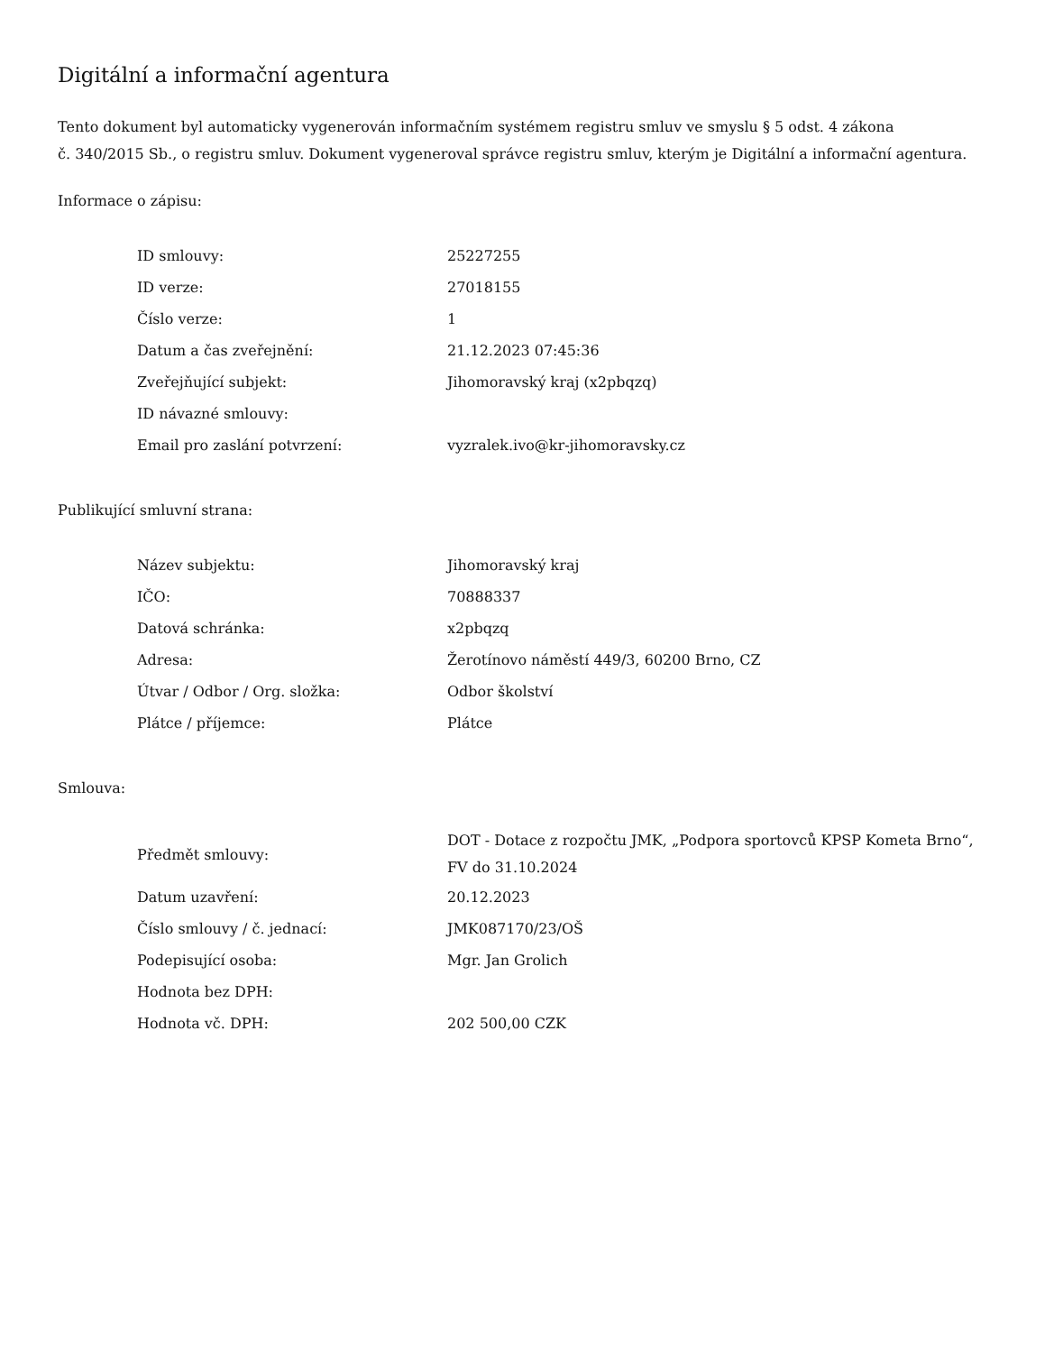Digitální a informační agentura
Tento dokument byl automaticky vygenerován informačním systémem registru smluv ve smyslu § 5 odst. 4 zákona
č. 340/2015 Sb., o registru smluv. Dokument vygeneroval správce registru smluv, kterým je Digitální a informační agentura.
Informace o zápisu:
| ID smlouvy: | 25227255 |
| ID verze: | 27018155 |
| Číslo verze: | 1 |
| Datum a čas zveřejnění: | 21.12.2023 07:45:36 |
| Zveřejňující subjekt: | Jihomoravský kraj (x2pbqzq) |
| ID návazné smlouvy: | |
| Email pro zaslání potvrzení: | vyzralek.ivo@kr-jihomoravsky.cz |
Publikující smluvní strana:
| Název subjektu: | Jihomoravský kraj |
| IČO: | 70888337 |
| Datová schránka: | x2pbqzq |
| Adresa: | Žerotínovo náměstí 449/3, 60200 Brno, CZ |
| Útvar / Odbor / Org. složka: | Odbor školství |
| Plátce / příjemce: | Plátce |
Smlouva:
| Předmět smlouvy: | DOT - Dotace z rozpočtu JMK, „Podpora sportovců KPSP Kometa Brno“, FV do 31.10.2024 |
| Datum uzavření: | 20.12.2023 |
| Číslo smlouvy / č. jednací: | JMK087170/23/OŠ |
| Podepisující osoba: | Mgr. Jan Grolich |
| Hodnota bez DPH: | |
| Hodnota vč. DPH: | 202 500,00 CZK |